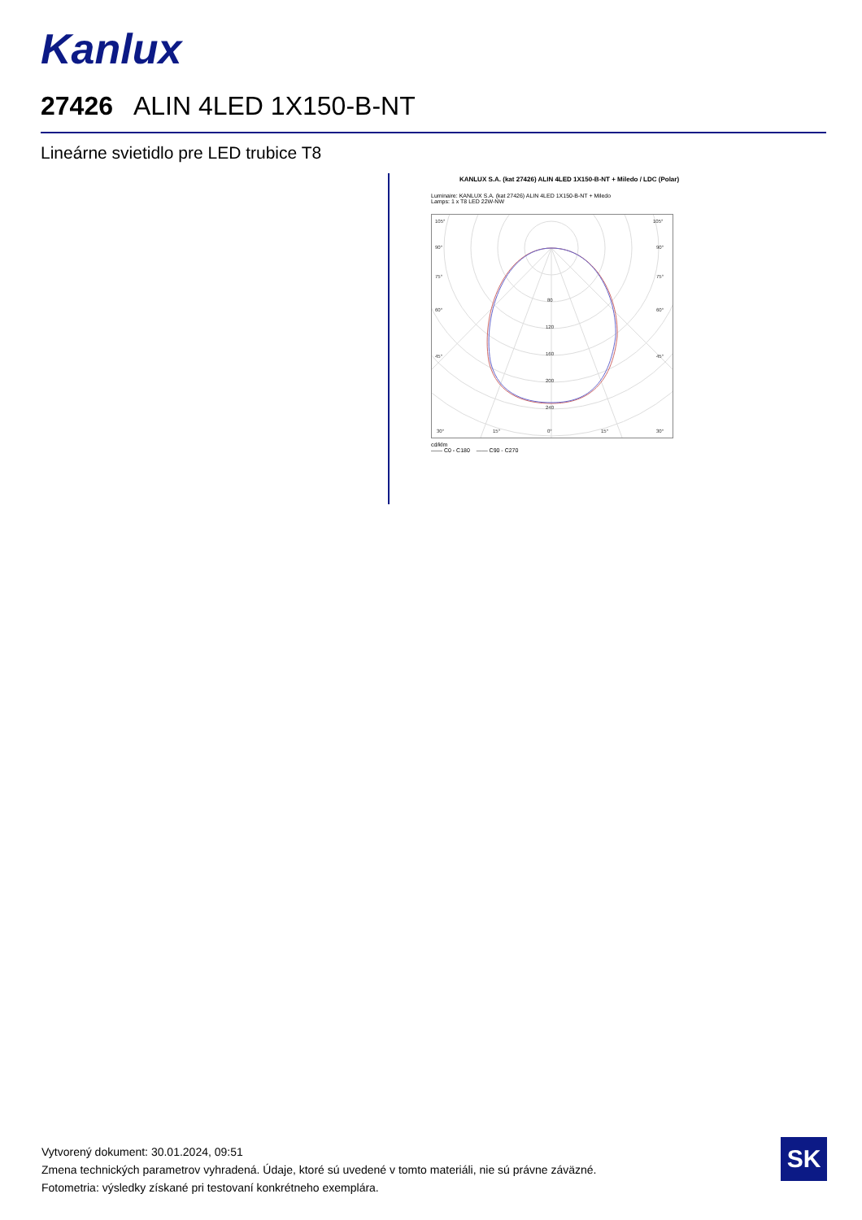Kanlux
27426 ALIN 4LED 1X150-B-NT
Lineárne svietidlo pre LED trubice T8
KANLUX S.A. (kat 27426) ALIN 4LED 1X150-B-NT + Miledo / LDC (Polar)
Luminaire: KANLUX S.A. (kat 27426) ALIN 4LED 1X150-B-NT + Miledo
Lamps: 1 x T8 LED 22W-NW
105°
105°
90°
90°
75°
75°
60°
60°
45°
45°
80
120
160
200
240
30°
15°
0°
15°
30°
cd/klm
—— C0 - C180 —— C90 - C270
Vytvorený dokument: 30.01.2024, 09:51
Zmena technických parametrov vyhradená. Údaje, ktoré sú uvedené v tomto materiáli, nie sú právne záväzné.
Fotometria: výsledky získané pri testovaní konkrétneho exemplára.
SK